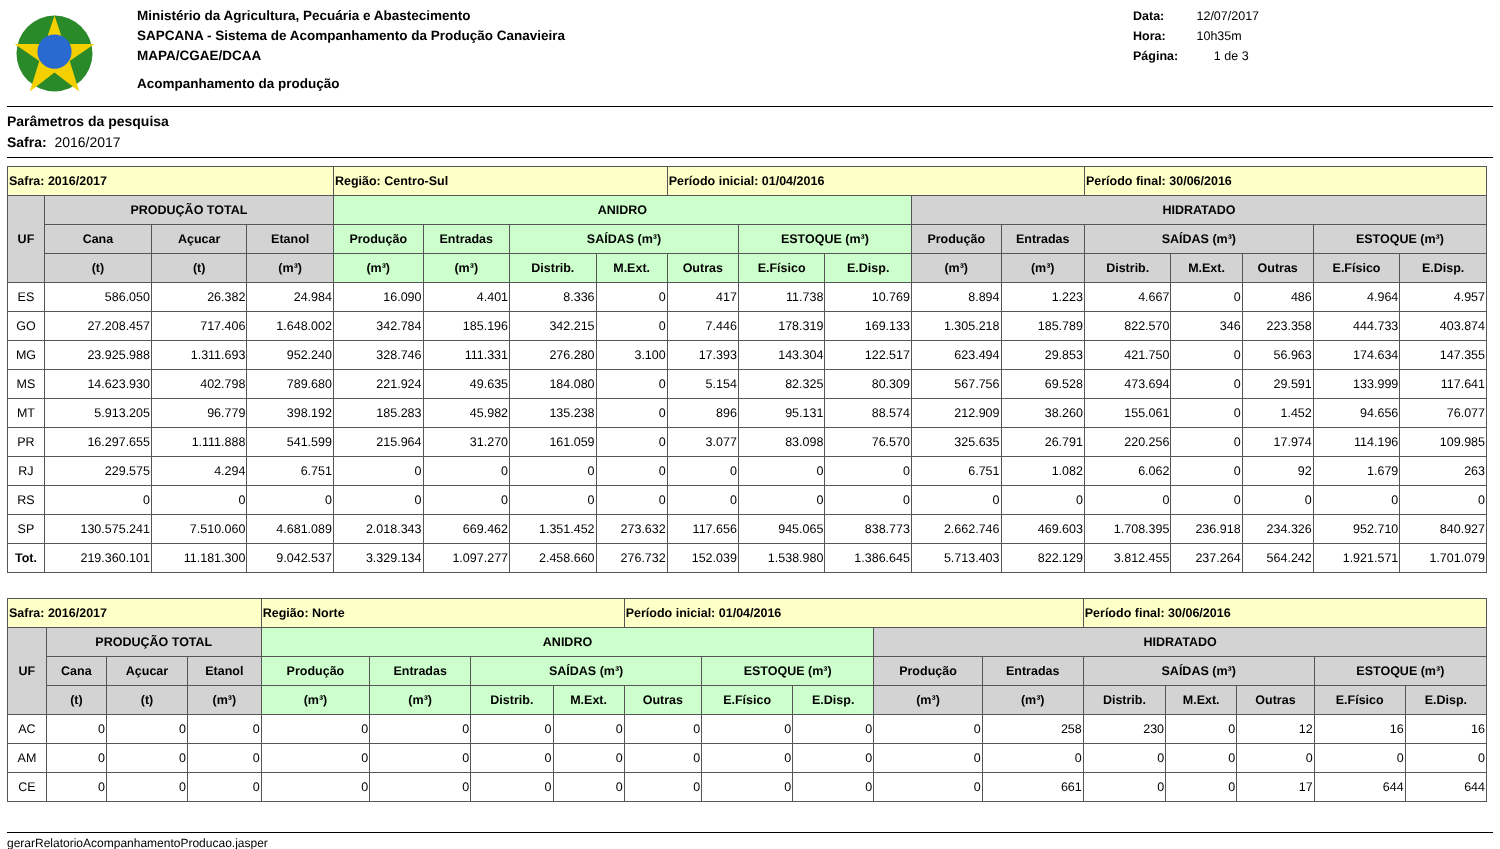Ministério da Agricultura, Pecuária e Abastecimento
SAPCANA - Sistema de Acompanhamento da Produção Canavieira
MAPA/CGAE/DCAA
Acompanhamento da produção
Data: 12/07/2017
Hora: 10h35m
Página: 1 de 3
Parâmetros da pesquisa
Safra: 2016/2017
| Safra: 2016/2017 | | | | Região: Centro-Sul | | | | Período inicial: 01/04/2016 | | | | | Período final: 30/06/2016 | | | | |
| --- | --- | --- | --- | --- | --- | --- | --- | --- | --- | --- | --- | --- | --- | --- | --- | --- | --- |
| UF | PRODUÇÃO TOTAL | | | ANIDRO | | | | | | | HIDRATADO | | | | | | |
| | Cana | Açucar | Etanol | Produção | Entradas | SAÍDAS (m³) | | | ESTOQUE (m³) | | Produção | Entradas | SAÍDAS (m³) | | | ESTOQUE (m³) | |
| | (t) | (t) | (m³) | (m³) | (m³) | Distrib. | M.Ext. | Outras | E.Físico | E.Disp. | (m³) | (m³) | Distrib. | M.Ext. | Outras | E.Físico | E.Disp. |
| ES | 586.050 | 26.382 | 24.984 | 16.090 | 4.401 | 8.336 | 0 | 417 | 11.738 | 10.769 | 8.894 | 1.223 | 4.667 | 0 | 486 | 4.964 | 4.957 |
| GO | 27.208.457 | 717.406 | 1.648.002 | 342.784 | 185.196 | 342.215 | 0 | 7.446 | 178.319 | 169.133 | 1.305.218 | 185.789 | 822.570 | 346 | 223.358 | 444.733 | 403.874 |
| MG | 23.925.988 | 1.311.693 | 952.240 | 328.746 | 111.331 | 276.280 | 3.100 | 17.393 | 143.304 | 122.517 | 623.494 | 29.853 | 421.750 | 0 | 56.963 | 174.634 | 147.355 |
| MS | 14.623.930 | 402.798 | 789.680 | 221.924 | 49.635 | 184.080 | 0 | 5.154 | 82.325 | 80.309 | 567.756 | 69.528 | 473.694 | 0 | 29.591 | 133.999 | 117.641 |
| MT | 5.913.205 | 96.779 | 398.192 | 185.283 | 45.982 | 135.238 | 0 | 896 | 95.131 | 88.574 | 212.909 | 38.260 | 155.061 | 0 | 1.452 | 94.656 | 76.077 |
| PR | 16.297.655 | 1.111.888 | 541.599 | 215.964 | 31.270 | 161.059 | 0 | 3.077 | 83.098 | 76.570 | 325.635 | 26.791 | 220.256 | 0 | 17.974 | 114.196 | 109.985 |
| RJ | 229.575 | 4.294 | 6.751 | 0 | 0 | 0 | 0 | 0 | 0 | 0 | 6.751 | 1.082 | 6.062 | 0 | 92 | 1.679 | 263 |
| RS | 0 | 0 | 0 | 0 | 0 | 0 | 0 | 0 | 0 | 0 | 0 | 0 | 0 | 0 | 0 | 0 | 0 |
| SP | 130.575.241 | 7.510.060 | 4.681.089 | 2.018.343 | 669.462 | 1.351.452 | 273.632 | 117.656 | 945.065 | 838.773 | 2.662.746 | 469.603 | 1.708.395 | 236.918 | 234.326 | 952.710 | 840.927 |
| Tot. | 219.360.101 | 11.181.300 | 9.042.537 | 3.329.134 | 1.097.277 | 2.458.660 | 276.732 | 152.039 | 1.538.980 | 1.386.645 | 5.713.403 | 822.129 | 3.812.455 | 237.264 | 564.242 | 1.921.571 | 1.701.079 |
| Safra: 2016/2017 | | | | Região: Norte | | | | Período inicial: 01/04/2016 | | | | | Período final: 30/06/2016 | | | | |
| --- | --- | --- | --- | --- | --- | --- | --- | --- | --- | --- | --- | --- | --- | --- | --- | --- | --- |
| UF | PRODUÇÃO TOTAL | | | ANIDRO | | | | | | | HIDRATADO | | | | | | |
| | Cana | Açucar | Etanol | Produção | Entradas | SAÍDAS (m³) | | | ESTOQUE (m³) | | Produção | Entradas | SAÍDAS (m³) | | | ESTOQUE (m³) | |
| | (t) | (t) | (m³) | (m³) | (m³) | Distrib. | M.Ext. | Outras | E.Físico | E.Disp. | (m³) | (m³) | Distrib. | M.Ext. | Outras | E.Físico | E.Disp. |
| AC | 0 | 0 | 0 | 0 | 0 | 0 | 0 | 0 | 0 | 0 | 0 | 258 | 230 | 0 | 12 | 16 | 16 |
| AM | 0 | 0 | 0 | 0 | 0 | 0 | 0 | 0 | 0 | 0 | 0 | 0 | 0 | 0 | 0 | 0 | 0 |
| CE | 0 | 0 | 0 | 0 | 0 | 0 | 0 | 0 | 0 | 0 | 0 | 661 | 0 | 0 | 17 | 644 | 644 |
gerarRelatorioAcompanhamentoProducao.jasper